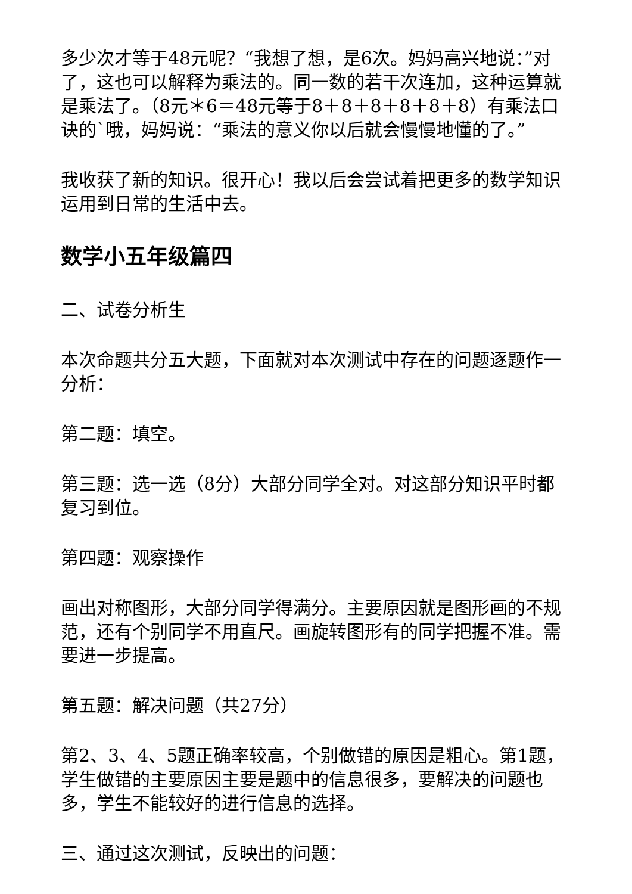多少次才等于48元呢？“我想了想，是6次。妈妈高兴地说：”对了，这也可以解释为乘法的。同一数的若干次连加，这种运算就是乘法了。（8元＊6＝48元等于8＋8＋8＋8＋8＋8）有乘法口诀的`哦，妈妈说：“乘法的意义你以后就会慢慢地懂的了。”
我收获了新的知识。很开心！我以后会尝试着把更多的数学知识运用到日常的生活中去。
数学小五年级篇四
二、试卷分析生
本次命题共分五大题，下面就对本次测试中存在的问题逐题作一分析：
第二题：填空。
第三题：选一选（8分）大部分同学全对。对这部分知识平时都复习到位。
第四题：观察操作
画出对称图形，大部分同学得满分。主要原因就是图形画的不规范，还有个别同学不用直尺。画旋转图形有的同学把握不准。需要进一步提高。
第五题：解决问题（共27分）
第2、3、4、5题正确率较高，个别做错的原因是粗心。第1题，学生做错的主要原因主要是题中的信息很多，要解决的问题也多，学生不能较好的进行信息的选择。
三、通过这次测试，反映出的问题：